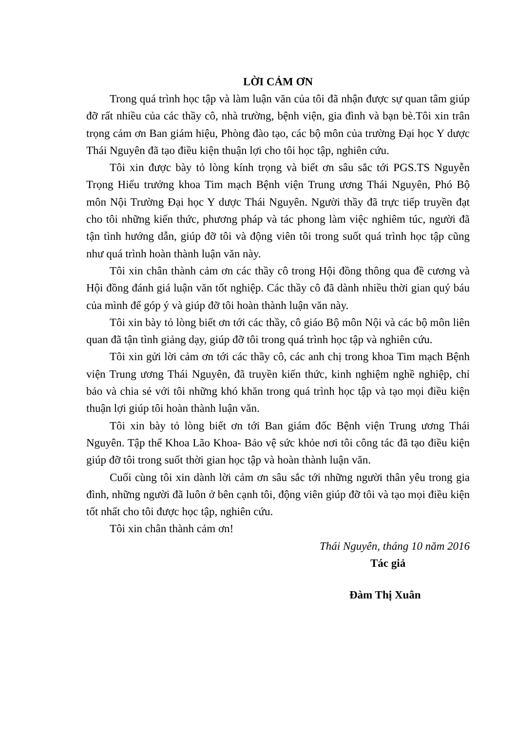LỜI CẢM ƠN
Trong quá trình học tập và làm luận văn của tôi đã nhận được sự quan tâm giúp đỡ rất nhiều của các thầy cô, nhà trường, bệnh viện, gia đình và bạn bè.Tôi xin trân trọng cảm ơn Ban giám hiệu, Phòng đào tạo, các bộ môn của trường Đại học Y dược Thái Nguyên đã tạo điều kiện thuận lợi cho tôi học tập, nghiên cứu.
Tôi xin được bày tỏ lòng kính trọng và biết ơn sâu sắc tới PGS.TS Nguyễn Trọng Hiếu trưởng khoa Tim mạch Bệnh viện Trung ương Thái Nguyên, Phó Bộ môn Nội Trường Đại học Y dược Thái Nguyên. Người thầy đã trực tiếp truyền đạt cho tôi những kiến thức, phương pháp và tác phong làm việc nghiêm túc, người đã tận tình hướng dẫn, giúp đỡ tôi và động viên tôi trong suốt quá trình học tập cũng như quá trình hoàn thành luận văn này.
Tôi xin chân thành cảm ơn các thầy cô trong Hội đồng thông qua đề cương và Hội đồng đánh giá luận văn tốt nghiệp. Các thầy cô đã dành nhiều thời gian quý báu của mình để góp ý và giúp đỡ tôi hoàn thành luận văn này.
Tôi xin bày tỏ lòng biết ơn tới các thầy, cô giáo Bộ môn Nội và các bộ môn liên quan đã tận tình giảng dạy, giúp đỡ tôi trong quá trình học tập và nghiên cứu.
Tôi xin gửi lời cảm ơn tới các thầy cô, các anh chị trong khoa Tim mạch Bệnh viện Trung ương Thái Nguyên, đã truyền kiến thức, kinh nghiệm nghề nghiệp, chỉ bảo và chia sẻ với tôi những khó khăn trong quá trình học tập và tạo mọi điều kiện thuận lợi giúp tôi hoàn thành luận văn.
Tôi xin bày tỏ lòng biết ơn tới Ban giám đốc Bệnh viện Trung ương Thái Nguyên. Tập thể Khoa Lão Khoa- Bảo vệ sức khỏe nơi tôi công tác đã tạo điều kiện giúp đỡ tôi trong suốt thời gian học tập và hoàn thành luận văn.
Cuối cùng tôi xin dành lời cảm ơn sâu sắc tới những người thân yêu trong gia đình, những người đã luôn ở bên cạnh tôi, động viên giúp đỡ tôi và tạo mọi điều kiện tốt nhất cho tôi được học tập, nghiên cứu.
Tôi xin chân thành cảm ơn!
Thái Nguyên, tháng 10 năm 2016
Tác giả
Đàm Thị Xuân